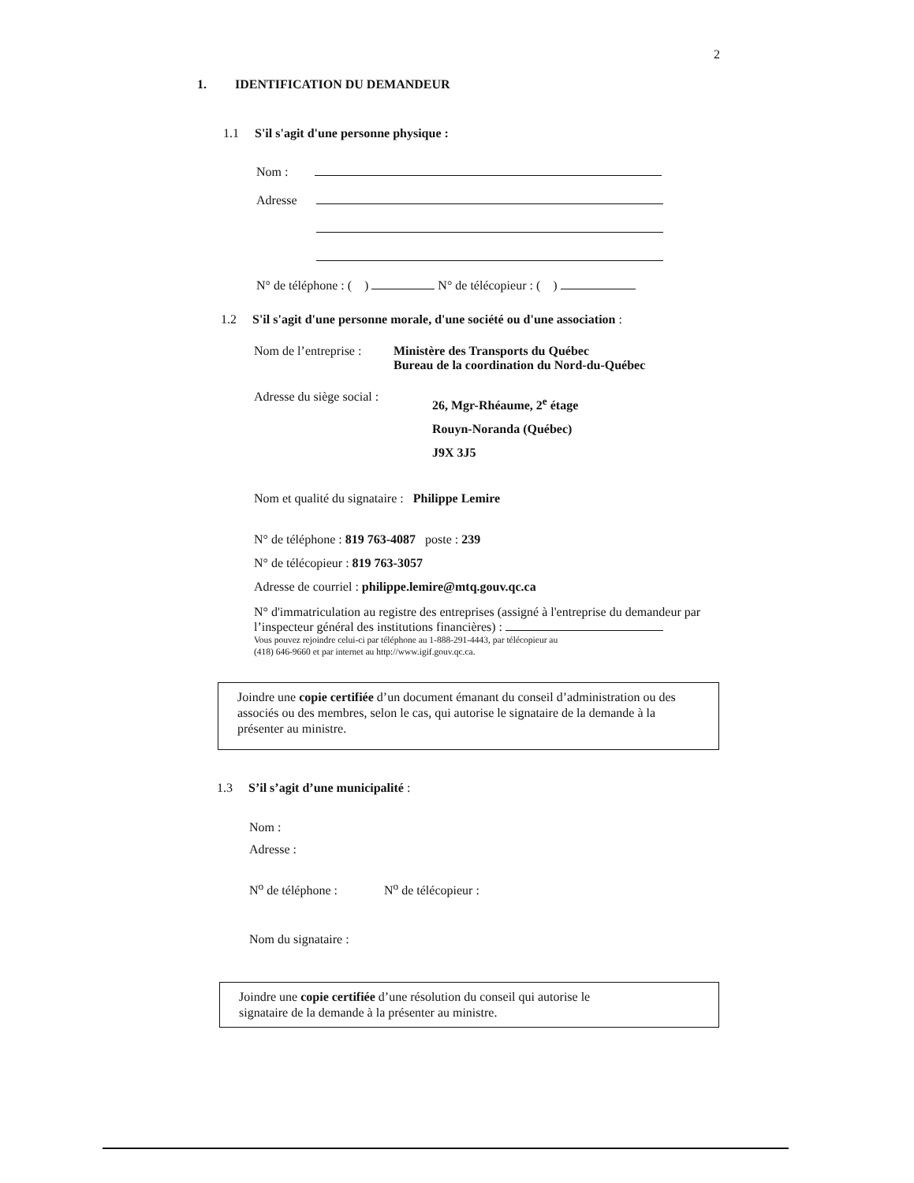2
1. IDENTIFICATION DU DEMANDEUR
1.1 S'il s'agit d'une personne physique :
Nom :
Adresse
N° de téléphone : ( ) N° de télécopieur : ( )
1.2 S'il s'agit d'une personne morale, d'une société ou d'une association :
Nom de l’entreprise : Ministère des Transports du Québec
Bureau de la coordination du Nord-du-Québec
Adresse du siège social : 26, Mgr-Rhéaume, 2<sup>e</sup> étage
Rouyn-Noranda (Québec)
J9X 3J5
Nom et qualité du signataire : Philippe Lemire
N° de téléphone : 819 763-4087 poste : 239
N° de télécopieur : 819 763-3057
Adresse de courriel : philippe.lemire@mtq.gouv.qc.ca
N° d'immatriculation au registre des entreprises (assigné à l'entreprise du demandeur par l’inspecteur général des institutions financières) :
Vous pouvez rejoindre celui-ci par téléphone au 1-888-291-4443, par télécopieur au
(418) 646-9660 et par internet au http://www.igif.gouv.qc.ca.
Joindre une copie certifiée d’un document émanant du conseil d’administration ou des associés ou des membres, selon le cas, qui autorise le signataire de la demande à la présenter au ministre.
1.3 S’il s’agit d’une municipalité :
Nom :
Adresse :
N<sup>o</sup> de téléphone : N<sup>o</sup> de télécopieur :
Nom du signataire :
Joindre une copie certifiée d’une résolution du conseil qui autorise le
signataire de la demande à la présenter au ministre.